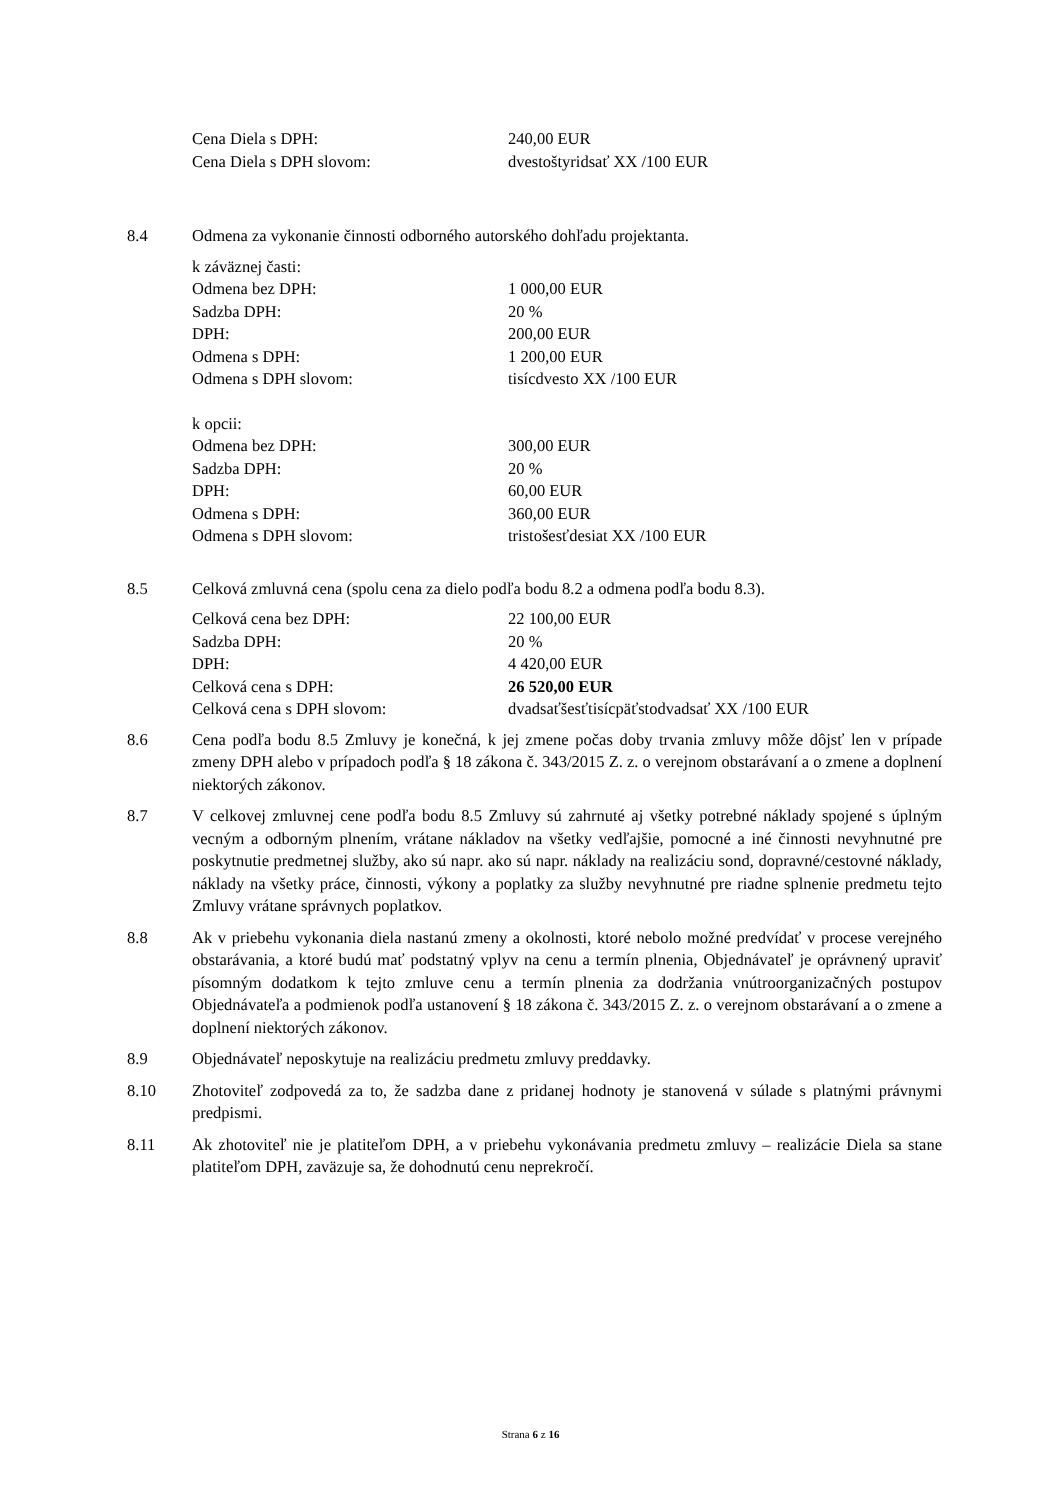Cena Diela s DPH: 240,00 EUR
Cena Diela s DPH slovom: dvestoštyridsať XX /100 EUR
8.4 Odmena za vykonanie činnosti odborného autorského dohľadu projektanta.
k záväznej časti:
Odmena bez DPH: 1 000,00 EUR
Sadzba DPH: 20 %
DPH: 200,00 EUR
Odmena s DPH: 1 200,00 EUR
Odmena s DPH slovom: tisícdvesto XX /100 EUR
k opcii:
Odmena bez DPH: 300,00 EUR
Sadzba DPH: 20 %
DPH: 60,00 EUR
Odmena s DPH: 360,00 EUR
Odmena s DPH slovom: tristošesťdesiat XX /100 EUR
8.5 Celková zmluvná cena (spolu cena za dielo podľa bodu 8.2 a odmena podľa bodu 8.3).
Celková cena bez DPH: 22 100,00 EUR
Sadzba DPH: 20 %
DPH: 4 420,00 EUR
Celková cena s DPH: 26 520,00 EUR
Celková cena s DPH slovom: dvadsaťšesťtisícpäťstodvadsať XX /100 EUR
8.6 Cena podľa bodu 8.5 Zmluvy je konečná, k jej zmene počas doby trvania zmluvy môže dôjsť len v prípade zmeny DPH alebo v prípadoch podľa § 18 zákona č. 343/2015 Z. z. o verejnom obstarávaní a o zmene a doplnení niektorých zákonov.
8.7 V celkovej zmluvnej cene podľa bodu 8.5 Zmluvy sú zahrnuté aj všetky potrebné náklady spojené s úplným vecným a odborným plnením, vrátane nákladov na všetky vedľajšie, pomocné a iné činnosti nevyhnutné pre poskytnutie predmetnej služby, ako sú napr. ako sú napr. náklady na realizáciu sond, dopravné/cestovné náklady, náklady na všetky práce, činnosti, výkony a poplatky za služby nevyhnutné pre riadne splnenie predmetu tejto Zmluvy vrátane správnych poplatkov.
8.8 Ak v priebehu vykonania diela nastanú zmeny a okolnosti, ktoré nebolo možné predvídať v procese verejného obstarávania, a ktoré budú mať podstatný vplyv na cenu a termín plnenia, Objednávateľ je oprávnený upraviť písomným dodatkom k tejto zmluve cenu a termín plnenia za dodržania vnútroorganizačných postupov Objednávateľa a podmienok podľa ustanovení § 18 zákona č. 343/2015 Z. z. o verejnom obstarávaní a o zmene a doplnení niektorých zákonov.
8.9 Objednávateľ neposkytuje na realizáciu predmetu zmluvy preddavky.
8.10 Zhotoviteľ zodpovedá za to, že sadzba dane z pridanej hodnoty je stanovená v súlade s platnými právnymi predpismi.
8.11 Ak zhotoviteľ nie je platiteľom DPH, a v priebehu vykonávania predmetu zmluvy – realizácie Diela sa stane platiteľom DPH, zaväzuje sa, že dohodnutú cenu neprekročí.
Strana 6 z 16